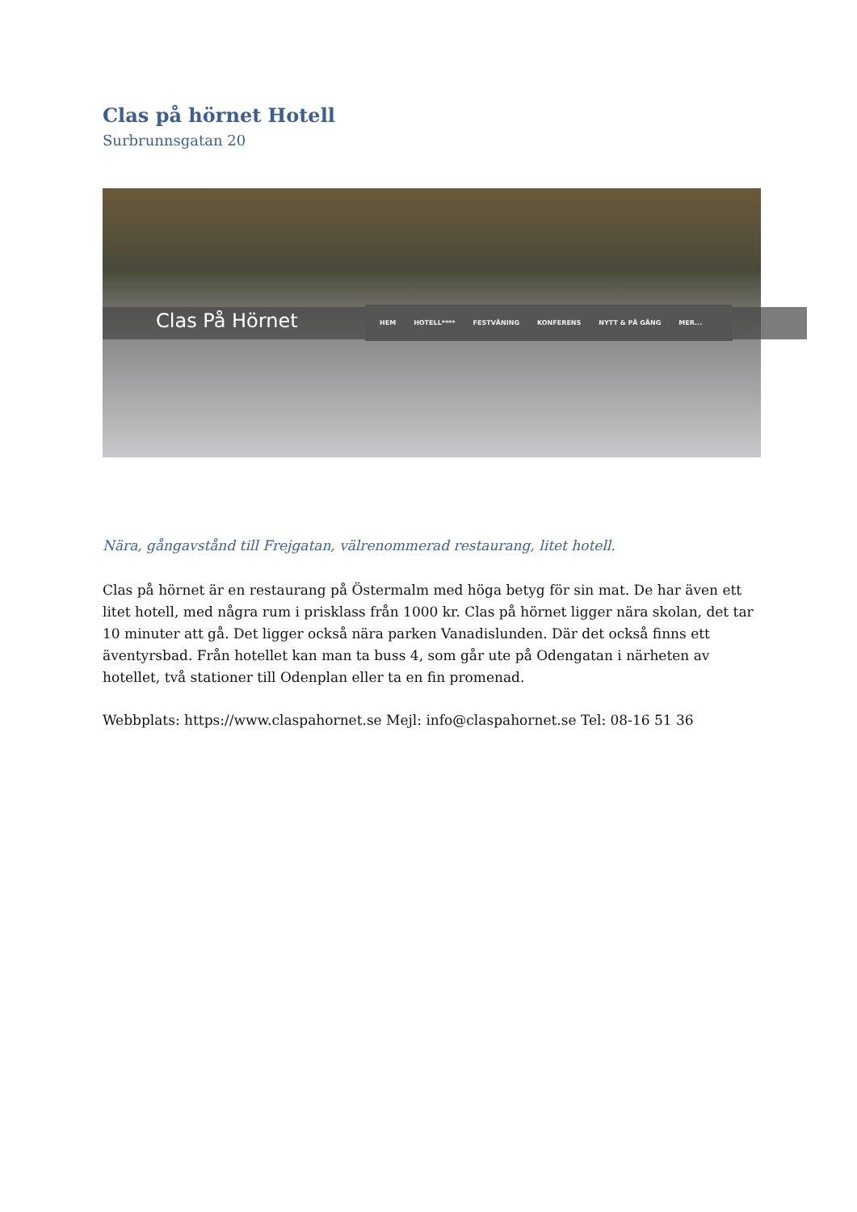Clas på hörnet Hotell
Surbrunnsgatan 20
Clas På Hörnet
HEM HOTELL**** FESTVÅNING KONFERENS NYTT & PÅ GÅNG MER...
Nära, gångavstånd till Frejgatan, välrenommerad restaurang, litet hotell.
Clas på hörnet är en restaurang på Östermalm med höga betyg för sin mat. De har även ett litet hotell, med några rum i prisklass från 1000 kr. Clas på hörnet ligger nära skolan, det tar 10 minuter att gå. Det ligger också nära parken Vanadislunden. Där det också finns ett äventyrsbad. Från hotellet kan man ta buss 4, som går ute på Odengatan i närheten av hotellet, två stationer till Odenplan eller ta en fin promenad.
Webbplats: https://www.claspahornet.se Mejl: info@claspahornet.se Tel: 08-16 51 36